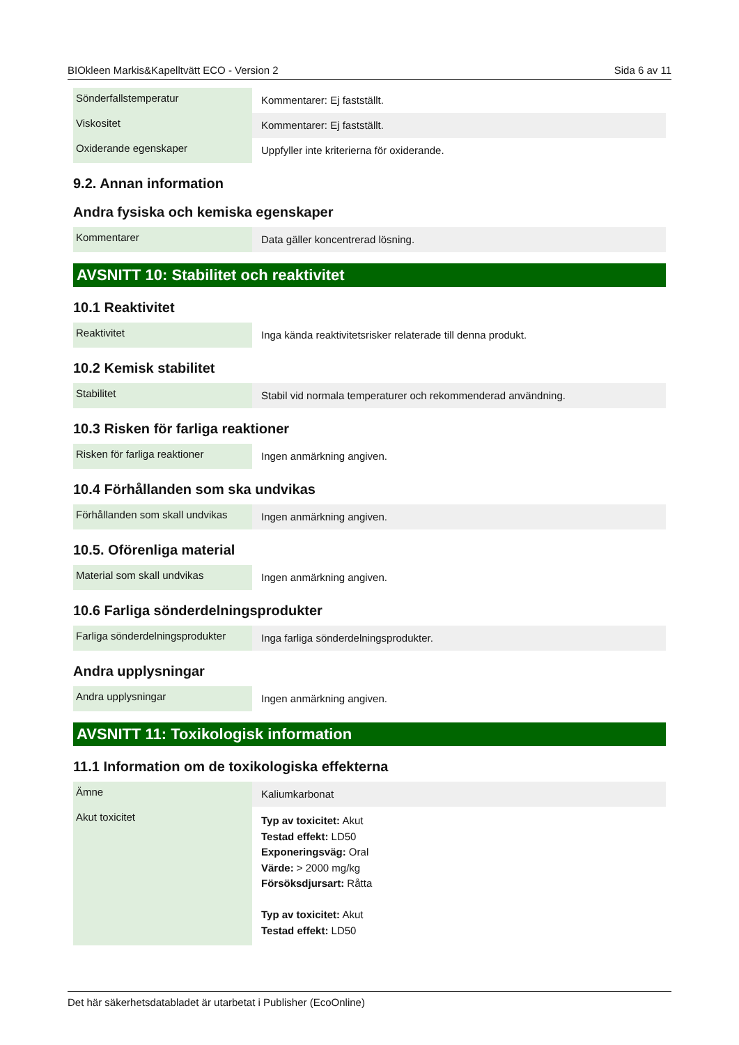BIOkleen Markis&Kapelltvätt ECO - Version 2 Sida 6 av 11
| Sönderfallstemperatur | Kommentarer: Ej fastställt. |
| Viskositet | Kommentarer: Ej fastställt. |
| Oxiderande egenskaper | Uppfyller inte kriterierna för oxiderande. |
9.2. Annan information
Andra fysiska och kemiska egenskaper
| Kommentarer | Data gäller koncentrerad lösning. |
AVSNITT 10: Stabilitet och reaktivitet
10.1 Reaktivitet
| Reaktivitet | Inga kända reaktivitetsrisker relaterade till denna produkt. |
10.2 Kemisk stabilitet
| Stabilitet | Stabil vid normala temperaturer och rekommenderad användning. |
10.3 Risken för farliga reaktioner
| Risken för farliga reaktioner | Ingen anmärkning angiven. |
10.4 Förhållanden som ska undvikas
| Förhållanden som skall undvikas | Ingen anmärkning angiven. |
10.5. Oförenliga material
| Material som skall undvikas | Ingen anmärkning angiven. |
10.6 Farliga sönderdelningsprodukter
| Farliga sönderdelningsprodukter | Inga farliga sönderdelningsprodukter. |
Andra upplysningar
| Andra upplysningar | Ingen anmärkning angiven. |
AVSNITT 11: Toxikologisk information
11.1 Information om de toxikologiska effekterna
| Ämne | Kaliumkarbonat |
| Akut toxicitet | Typ av toxicitet: Akut Testad effekt: LD50 Exponeringsväg: Oral Värde: > 2000 mg/kg Försöksdjursart: Råtta Typ av toxicitet: Akut Testad effekt: LD50 |
Det här säkerhetsdatabladet är utarbetat i Publisher (EcoOnline)